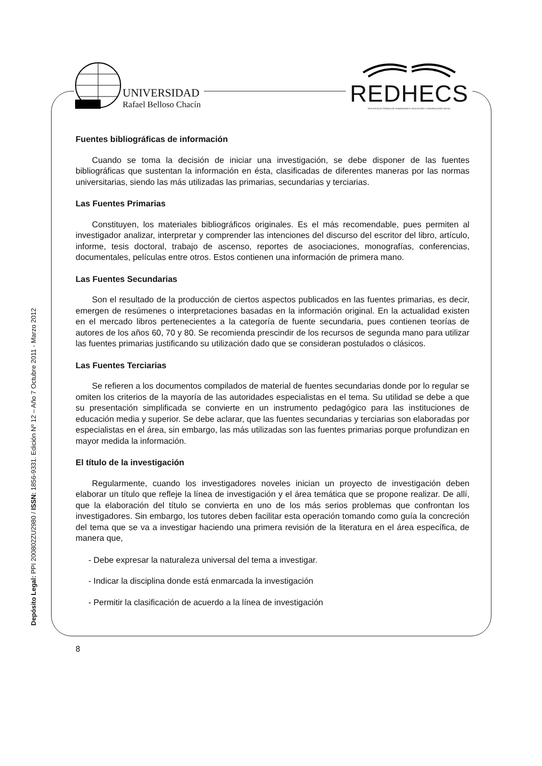UNIVERSIDAD
Rafael Belloso Chacín
REDHECS
REVISTA ELECTRÓNICA DE HUMANIDADES, EDUCACIÓN Y COMUNICACIÓN SOCIAL
Depósito Legal: PPI 200802ZU2980 / ISSN: 1856-9331. Edición Nº 12 – Año 7 Octubre 2011 - Marzo 2012
Fuentes bibliográficas de información
Cuando se toma la decisión de iniciar una investigación, se debe disponer de las fuentes bibliográficas que sustentan la información en ésta, clasificadas de diferentes maneras por las normas universitarias, siendo las más utilizadas las primarias, secundarias y terciarias.
Las Fuentes Primarias
Constituyen, los materiales bibliográficos originales. Es el más recomendable, pues permiten al investigador analizar, interpretar y comprender las intenciones del discurso del escritor del libro, artículo, informe, tesis doctoral, trabajo de ascenso, reportes de asociaciones, monografías, conferencias, documentales, películas entre otros. Estos contienen una información de primera mano.
Las Fuentes Secundarias
Son el resultado de la producción de ciertos aspectos publicados en las fuentes primarias, es decir, emergen de resúmenes o interpretaciones basadas en la información original. En la actualidad existen en el mercado libros pertenecientes a la categoría de fuente secundaria, pues contienen teorías de autores de los años 60, 70 y 80. Se recomienda prescindir de los recursos de segunda mano para utilizar las fuentes primarias justificando su utilización dado que se consideran postulados o clásicos.
Las Fuentes Terciarias
Se refieren a los documentos compilados de material de fuentes secundarias donde por lo regular se omiten los criterios de la mayoría de las autoridades especialistas en el tema. Su utilidad se debe a que su presentación simplificada se convierte en un instrumento pedagógico para las instituciones de educación media y superior. Se debe aclarar, que las fuentes secundarias y terciarias son elaboradas por especialistas en el área, sin embargo, las más utilizadas son las fuentes primarias porque profundizan en mayor medida la información.
El título de la investigación
Regularmente, cuando los investigadores noveles inician un proyecto de investigación deben elaborar un título que refleje la línea de investigación y el área temática que se propone realizar. De allí, que la elaboración del título se convierta en uno de los más serios problemas que confrontan los investigadores. Sin embargo, los tutores deben facilitar esta operación tomando como guía la concreción del tema que se va a investigar haciendo una primera revisión de la literatura en el área específica, de manera que,
- Debe expresar la naturaleza universal del tema a investigar.
- Indicar la disciplina donde está enmarcada la investigación
- Permitir la clasificación de acuerdo a la línea de investigación
8